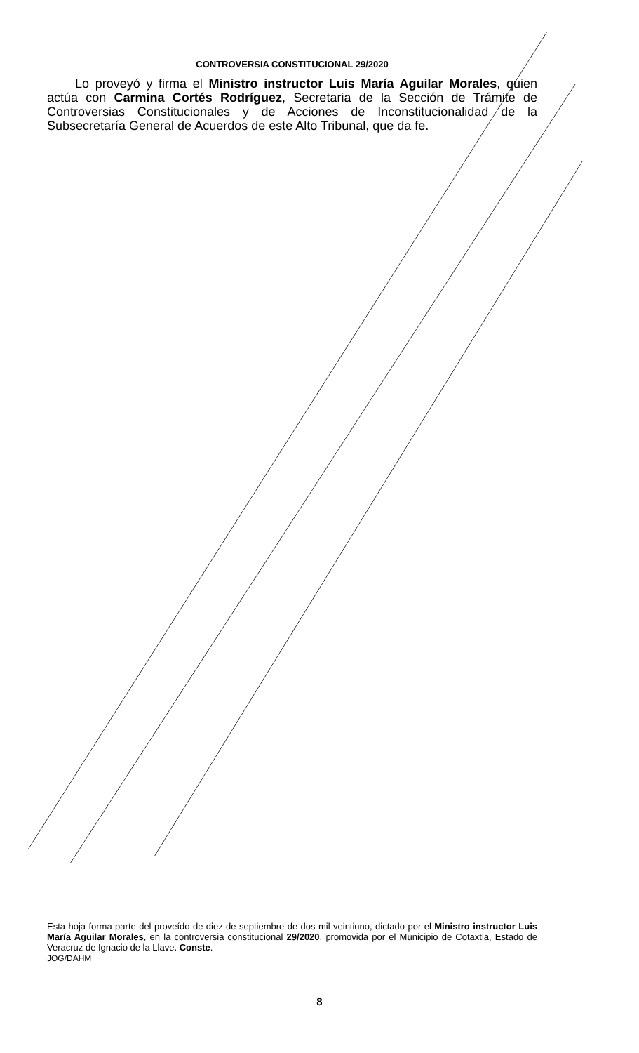CONTROVERSIA CONSTITUCIONAL 29/2020
Lo proveyó y firma el Ministro instructor Luis María Aguilar Morales, quien actúa con Carmina Cortés Rodríguez, Secretaria de la Sección de Trámite de Controversias Constitucionales y de Acciones de Inconstitucionalidad de la Subsecretaría General de Acuerdos de este Alto Tribunal, que da fe.
Esta hoja forma parte del proveído de diez de septiembre de dos mil veintiuno, dictado por el Ministro instructor Luis María Aguilar Morales, en la controversia constitucional 29/2020, promovida por el Municipio de Cotaxtla, Estado de Veracruz de Ignacio de la Llave. Conste.
JOG/DAHM
8